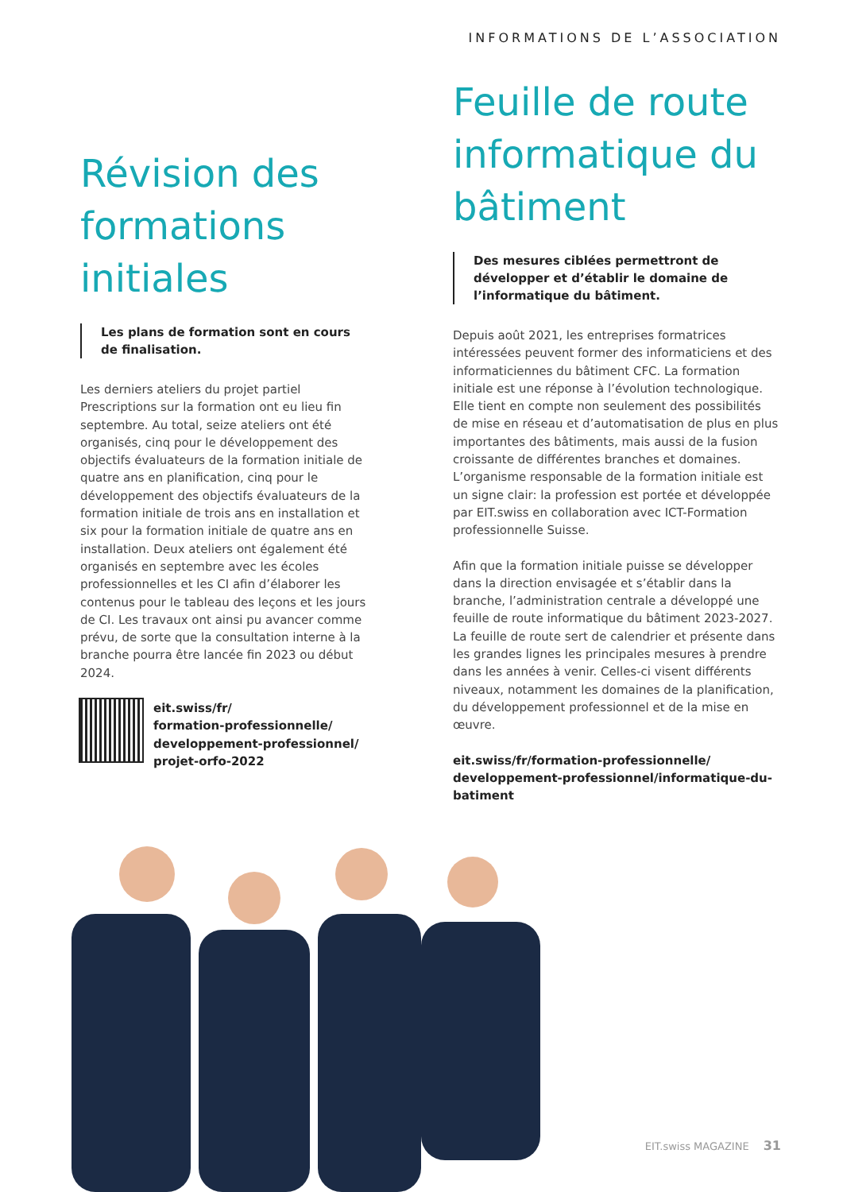INFORMATIONS DE L’ASSOCIATION
Révision des formations initiales
Les plans de formation sont en cours de finalisation.
Les derniers ateliers du projet partiel Prescriptions sur la formation ont eu lieu fin septembre. Au total, seize ateliers ont été organisés, cinq pour le développement des objectifs évaluateurs de la formation initiale de quatre ans en planification, cinq pour le développement des objectifs évaluateurs de la formation initiale de trois ans en installation et six pour la formation initiale de quatre ans en installation. Deux ateliers ont également été organisés en septembre avec les écoles professionnelles et les CI afin d’élaborer les contenus pour le tableau des leçons et les jours de CI. Les travaux ont ainsi pu avancer comme prévu, de sorte que la consultation interne à la branche pourra être lancée fin 2023 ou début 2024.
eit.swiss/fr/
formation-professionnelle/
developpement-professionnel/
projet-orfo-2022
Feuille de route informatique du bâtiment
Des mesures ciblées permettront de développer et d’établir le domaine de l’informatique du bâtiment.
Depuis août 2021, les entreprises formatrices intéressées peuvent former des informaticiens et des informaticiennes du bâtiment CFC. La formation initiale est une réponse à l’évolution technologique. Elle tient en compte non seulement des possibilités de mise en réseau et d’automatisation de plus en plus importantes des bâtiments, mais aussi de la fusion croissante de différentes branches et domaines. L’organisme responsable de la formation initiale est un signe clair: la profession est portée et développée par EIT.swiss en collaboration avec ICT-Formation professionnelle Suisse.
Afin que la formation initiale puisse se développer dans la direction envisagée et s’établir dans la branche, l’administration centrale a développé une feuille de route informatique du bâtiment 2023-2027. La feuille de route sert de calendrier et présente dans les grandes lignes les principales mesures à prendre dans les années à venir. Celles-ci visent différents niveaux, notamment les domaines de la planification, du développement professionnel et de la mise en œuvre.
eit.swiss/fr/formation-professionnelle/ developpement-professionnel/informatique-du-batiment
EIT.swiss MAGAZINE 31